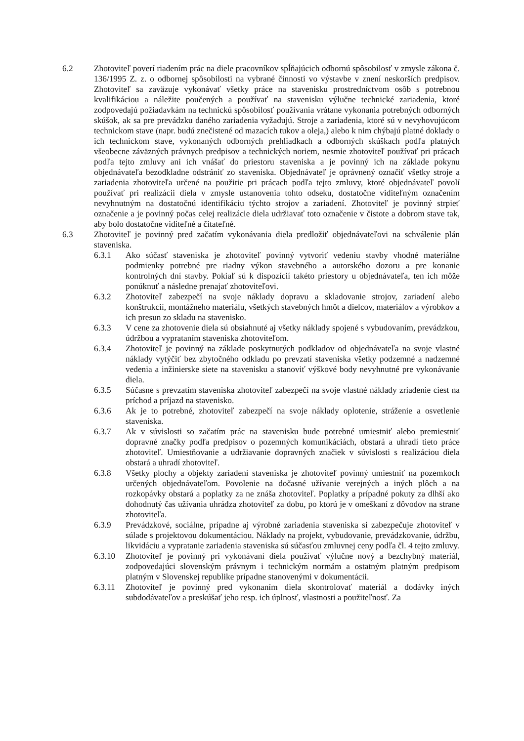6.2 Zhotoviteľ poverí riadením prác na diele pracovníkov spĺňajúcich odbornú spôsobilosť v zmysle zákona č. 136/1995 Z. z. o odbornej spôsobilosti na vybrané činnosti vo výstavbe v znení neskorších predpisov. Zhotoviteľ sa zaväzuje vykonávať všetky práce na stavenisku prostredníctvom osôb s potrebnou kvalifikáciou a náležite poučených a používať na stavenisku výlučne technické zariadenia, ktoré zodpovedajú požiadavkám na technickú spôsobilosť používania vrátane vykonania potrebných odborných skúšok, ak sa pre prevádzku daného zariadenia vyžadujú. Stroje a zariadenia, ktoré sú v nevyhovujúcom technickom stave (napr. budú znečistené od mazacích tukov a oleja,) alebo k nim chýbajú platné doklady o ich technickom stave, vykonaných odborných prehliadkach a odborných skúškach podľa platných všeobecne záväzných právnych predpisov a technických noriem, nesmie zhotoviteľ používať pri prácach podľa tejto zmluvy ani ich vnášať do priestoru staveniska a je povinný ich na základe pokynu objednávateľa bezodkladne odstrániť zo staveniska. Objednávateľ je oprávnený označiť všetky stroje a zariadenia zhotoviteľa určené na použitie pri prácach podľa tejto zmluvy, ktoré objednávateľ povolí používať pri realizácii diela v zmysle ustanovenia tohto odseku, dostatočne viditeľným označením nevyhnutným na dostatočnú identifikáciu týchto strojov a zariadení. Zhotoviteľ je povinný strpieť označenie a je povinný počas celej realizácie diela udržiavať toto označenie v čistote a dobrom stave tak, aby bolo dostatočne viditeľné a čitateľné.
6.3 Zhotoviteľ je povinný pred začatím vykonávania diela predložiť objednávateľovi na schválenie plán staveniska.
6.3.1 Ako súčasť staveniska je zhotoviteľ povinný vytvoriť vedeniu stavby vhodné materiálne podmienky potrebné pre riadny výkon stavebného a autorského dozoru a pre konanie kontrolných dní stavby. Pokiaľ sú k dispozícií takéto priestory u objednávateľa, ten ich môže ponúknuť a následne prenajať zhotoviteľovi.
6.3.2 Zhotoviteľ zabezpečí na svoje náklady dopravu a skladovanie strojov, zariadení alebo konštrukcií, montážneho materiálu, všetkých stavebných hmôt a dielcov, materiálov a výrobkov a ich presun zo skladu na stavenisko.
6.3.3 V cene za zhotovenie diela sú obsiahnuté aj všetky náklady spojené s vybudovaním, prevádzkou, údržbou a vyprataním staveniska zhotoviteľom.
6.3.4 Zhotoviteľ je povinný na základe poskytnutých podkladov od objednávateľa na svoje vlastné náklady vytýčiť bez zbytočného odkladu po prevzatí staveniska všetky podzemné a nadzemné vedenia a inžinierske siete na stavenisku a stanoviť výškové body nevyhnutné pre vykonávanie diela.
6.3.5 Súčasne s prevzatím staveniska zhotoviteľ zabezpečí na svoje vlastné náklady zriadenie ciest na príchod a príjazd na stavenisko.
6.3.6 Ak je to potrebné, zhotoviteľ zabezpečí na svoje náklady oplotenie, stráženie a osvetlenie staveniska.
6.3.7 Ak v súvislosti so začatím prác na stavenisku bude potrebné umiestniť alebo premiestniť dopravné značky podľa predpisov o pozemných komunikáciách, obstará a uhradí tieto práce zhotoviteľ. Umiestňovanie a udržiavanie dopravných značiek v súvislosti s realizáciou diela obstará a uhradí zhotoviteľ.
6.3.8 Všetky plochy a objekty zariadení staveniska je zhotoviteľ povinný umiestniť na pozemkoch určených objednávateľom. Povolenie na dočasné užívanie verejných a iných plôch a na rozkopávky obstará a poplatky za ne znáša zhotoviteľ. Poplatky a prípadné pokuty za dlhší ako dohodnutý čas užívania uhrádza zhotoviteľ za dobu, po ktorú je v omeškaní z dôvodov na strane zhotoviteľa.
6.3.9 Prevádzkové, sociálne, prípadne aj výrobné zariadenia staveniska si zabezpečuje zhotoviteľ v súlade s projektovou dokumentáciou. Náklady na projekt, vybudovanie, prevádzkovanie, údržbu, likvidáciu a vypratanie zariadenia staveniska sú súčasťou zmluvnej ceny podľa čl. 4 tejto zmluvy.
6.3.10 Zhotoviteľ je povinný pri vykonávaní diela používať výlučne nový a bezchybný materiál, zodpovedajúci slovenským právnym i technickým normám a ostatným platným predpisom platným v Slovenskej republike prípadne stanovenými v dokumentácii.
6.3.11 Zhotoviteľ je povinný pred vykonaním diela skontrolovať materiál a dodávky iných subdodávateľov a preskúšať jeho resp. ich úplnosť, vlastnosti a použiteľnosť. Za